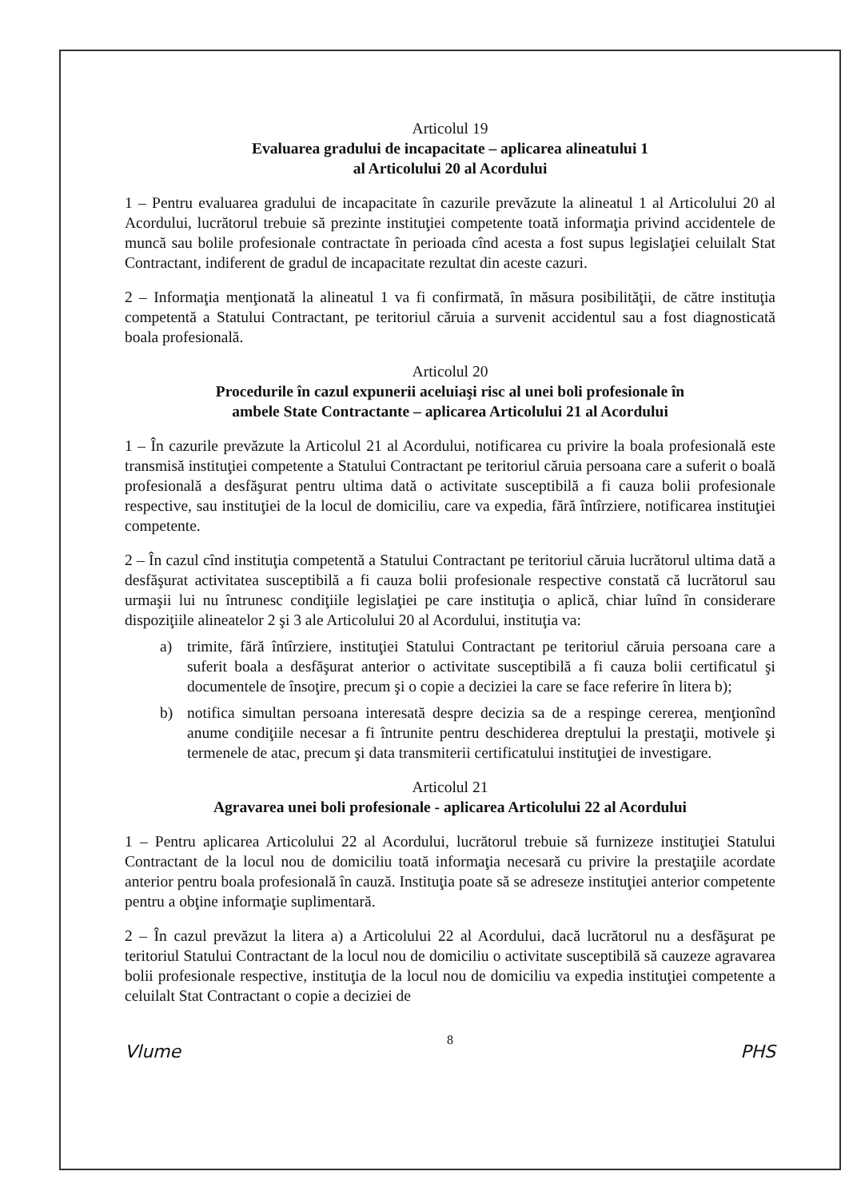Articolul 19
Evaluarea gradului de incapacitate – aplicarea alineatului 1
al Articolului 20 al Acordului
1 – Pentru evaluarea gradului de incapacitate în cazurile prevăzute la alineatul 1 al Articolului 20 al Acordului, lucrătorul trebuie să prezinte instituţiei competente toată informaţia privind accidentele de muncă sau bolile profesionale contractate în perioada cînd acesta a fost supus legislaţiei celuilalt Stat Contractant, indiferent de gradul de incapacitate rezultat din aceste cazuri.
2 – Informaţia menţionată la alineatul 1 va fi confirmată, în măsura posibilităţii, de către instituţia competentă a Statului Contractant, pe teritoriul căruia a survenit accidentul sau a fost diagnosticată boala profesională.
Articolul 20
Procedurile în cazul expunerii aceluiaşi risc al unei boli profesionale în
ambele State Contractante – aplicarea Articolului 21 al Acordului
1 – În cazurile prevăzute la Articolul 21 al Acordului, notificarea cu privire la boala profesională este transmisă instituţiei competente a Statului Contractant pe teritoriul căruia persoana care a suferit o boală profesională a desfăşurat pentru ultima dată o activitate susceptibilă a fi cauza bolii profesionale respective, sau instituţiei de la locul de domiciliu, care va expedia, fără întîrziere, notificarea instituţiei competente.
2 – În cazul cînd instituţia competentă a Statului Contractant pe teritoriul căruia lucrătorul ultima dată a desfăşurat activitatea susceptibilă a fi cauza bolii profesionale respective constată că lucrătorul sau urmaşii lui nu întrunesc condiţiile legislaţiei pe care instituţia o aplică, chiar luînd în considerare dispoziţiile alineatelor 2 şi 3 ale Articolului 20 al Acordului, instituţia va:
a) trimite, fără întîrziere, instituţiei Statului Contractant pe teritoriul căruia persoana care a suferit boala a desfăşurat anterior o activitate susceptibilă a fi cauza bolii certificatul şi documentele de însoţire, precum şi o copie a deciziei la care se face referire în litera b);
b) notifica simultan persoana interesată despre decizia sa de a respinge cererea, menţionînd anume condiţiile necesar a fi întrunite pentru deschiderea dreptului la prestaţii, motivele şi termenele de atac, precum şi data transmiterii certificatului instituţiei de investigare.
Articolul 21
Agravarea unei boli profesionale - aplicarea Articolului 22 al Acordului
1 – Pentru aplicarea Articolului 22 al Acordului, lucrătorul trebuie să furnizeze instituţiei Statului Contractant de la locul nou de domiciliu toată informaţia necesară cu privire la prestaţiile acordate anterior pentru boala profesională în cauză. Instituţia poate să se adreseze instituţiei anterior competente pentru a obţine informaţie suplimentară.
2 – În cazul prevăzut la litera a) a Articolului 22 al Acordului, dacă lucrătorul nu a desfăşurat pe teritoriul Statului Contractant de la locul nou de domiciliu o activitate susceptibilă să cauzeze agravarea bolii profesionale respective, instituţia de la locul nou de domiciliu va expedia instituţiei competente a celuilalt Stat Contractant o copie a deciziei de
8
Vlume PHS